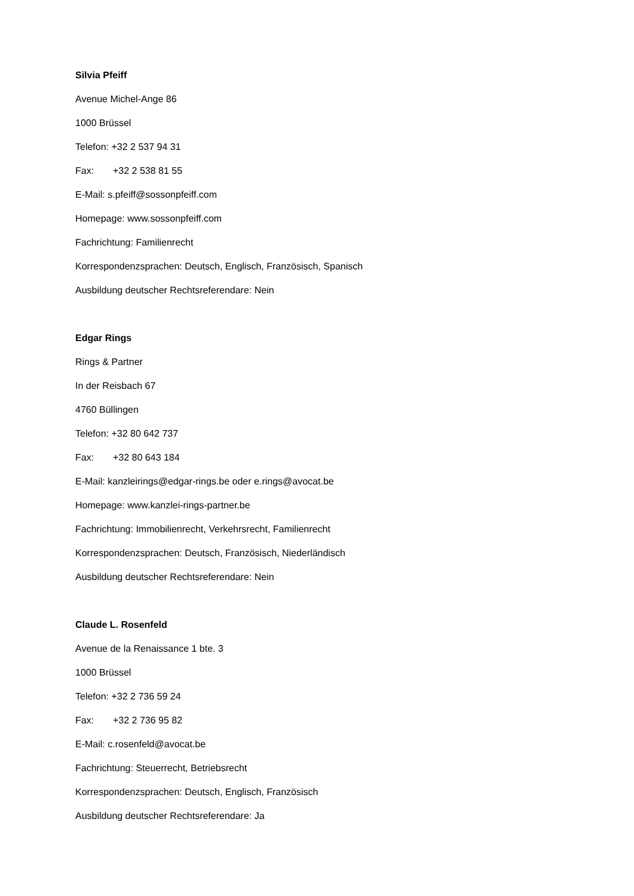Silvia Pfeiff
Avenue Michel-Ange 86
1000 Brüssel
Telefon: +32 2 537 94 31
Fax: +32 2 538 81 55
E-Mail: s.pfeiff@sossonpfeiff.com
Homepage: www.sossonpfeiff.com
Fachrichtung: Familienrecht
Korrespondenzsprachen: Deutsch, Englisch, Französisch, Spanisch
Ausbildung deutscher Rechtsreferendare: Nein
Edgar Rings
Rings & Partner
In der Reisbach 67
4760 Büllingen
Telefon: +32 80 642 737
Fax: +32 80 643 184
E-Mail: kanzleirings@edgar-rings.be oder e.rings@avocat.be
Homepage: www.kanzlei-rings-partner.be
Fachrichtung: Immobilienrecht, Verkehrsrecht, Familienrecht
Korrespondenzsprachen: Deutsch, Französisch, Niederländisch
Ausbildung deutscher Rechtsreferendare: Nein
Claude L. Rosenfeld
Avenue de la Renaissance 1 bte. 3
1000 Brüssel
Telefon: +32 2 736 59 24
Fax: +32 2 736 95 82
E-Mail: c.rosenfeld@avocat.be
Fachrichtung: Steuerrecht, Betriebsrecht
Korrespondenzsprachen: Deutsch, Englisch, Französisch
Ausbildung deutscher Rechtsreferendare: Ja